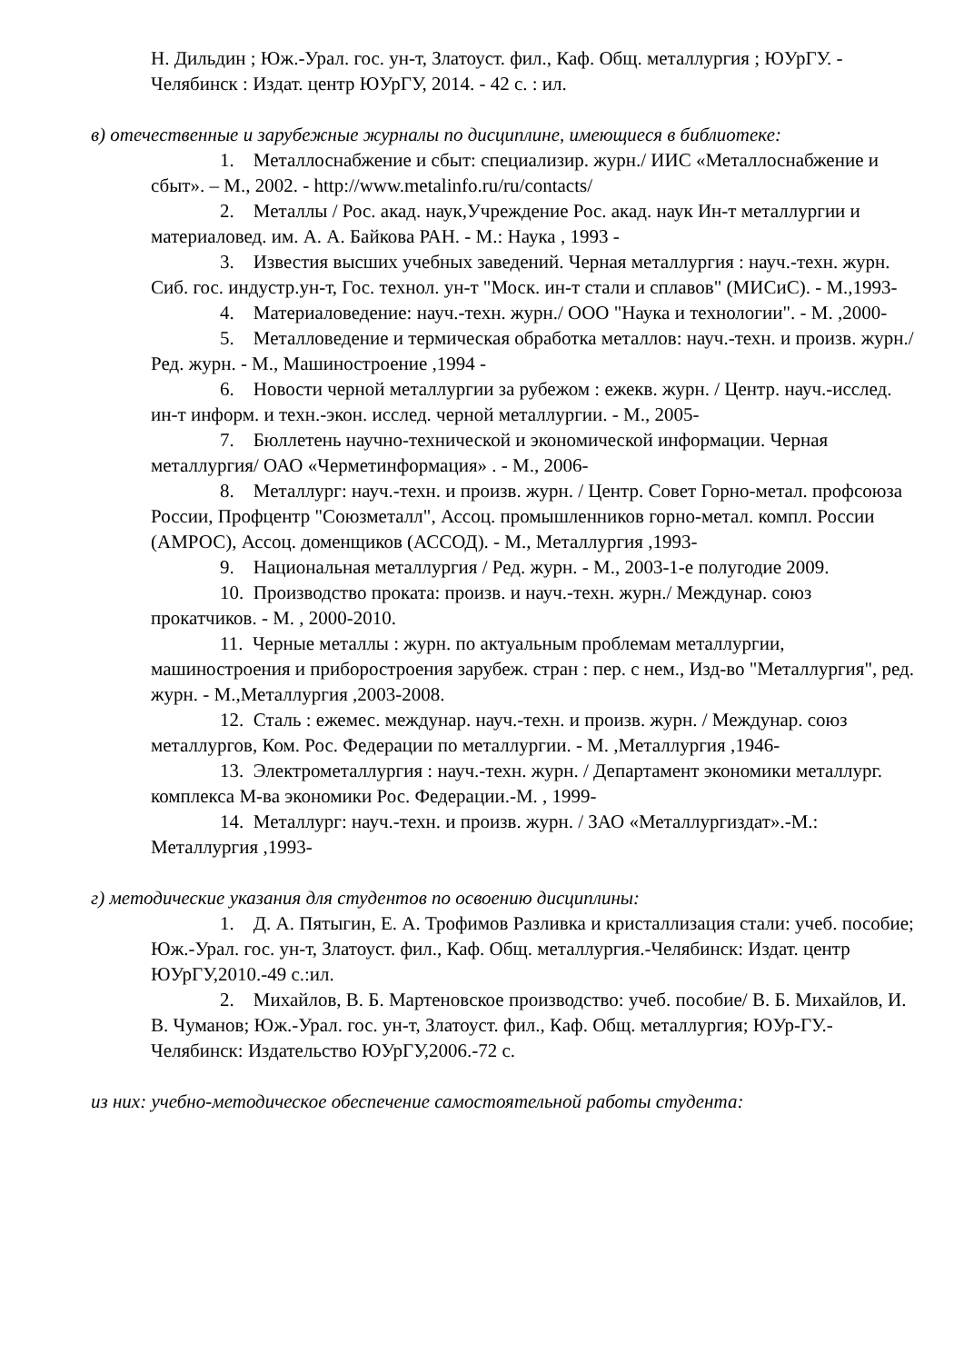Н. Дильдин ; Юж.-Урал. гос. ун-т, Златоуст. фил., Каф. Общ. металлургия ; ЮУрГУ. - Челябинск : Издат. центр ЮУрГУ, 2014. - 42 с. : ил.
в) отечественные и зарубежные журналы по дисциплине, имеющиеся в библиотеке:
1. Металлоснабжение и сбыт: специализир. журн./ ИИС «Металлоснабжение и сбыт». – М., 2002. - http://www.metalinfo.ru/ru/contacts/
2. Металлы / Рос. акад. наук,Учреждение Рос. акад. наук Ин-т металлургии и материаловед. им. А. А. Байкова РАН. - М.: Наука , 1993 -
3. Известия высших учебных заведений. Черная металлургия : науч.-техн. журн. Сиб. гос. индустр.ун-т, Гос. технол. ун-т "Моск. ин-т стали и сплавов" (МИСиС). - М.,1993-
4. Материаловедение: науч.-техн. журн./ ООО "Наука и технологии". - М. ,2000-
5. Металловедение и термическая обработка металлов: науч.-техн. и произв. журн./ Ред. журн. - М., Машиностроение ,1994 -
6. Новости черной металлургии за рубежом : ежекв. журн. / Центр. науч.-исслед. ин-т информ. и техн.-экон. исслед. черной металлургии. - М., 2005-
7. Бюллетень научно-технической и экономической информации. Черная металлургия/ ОАО «Черметинформация» . - М., 2006-
8. Металлург: науч.-техн. и произв. журн. / Центр. Совет Горно-метал. профсоюза России, Профцентр "Союзметалл", Ассоц. промышленников горно-метал. компл. России (АМРОС), Ассоц. доменщиков (АССОД). - М., Металлургия ,1993-
9. Национальная металлургия / Ред. журн. - М., 2003-1-е полугодие 2009.
10. Производство проката: произв. и науч.-техн. журн./ Междунар. союз прокатчиков. - М. , 2000-2010.
11. Черные металлы : журн. по актуальным проблемам металлургии, машиностроения и приборостроения зарубеж. стран : пер. с нем., Изд-во "Металлургия", ред. журн. - М.,Металлургия ,2003-2008.
12. Сталь : ежемес. междунар. науч.-техн. и произв. журн. / Междунар. союз металлургов, Ком. Рос. Федерации по металлургии. - М. ,Металлургия ,1946-
13. Электрометаллургия : науч.-техн. журн. / Департамент экономики металлург. комплекса М-ва экономики Рос. Федерации.-М. , 1999-
14. Металлург: науч.-техн. и произв. журн. / ЗАО «Металлургиздат».-М.: Металлургия ,1993-
г) методические указания для студентов по освоению дисциплины:
1. Д. А. Пятыгин, Е. А. Трофимов Разливка и кристаллизация стали: учеб. пособие; Юж.-Урал. гос. ун-т, Златоуст. фил., Каф. Общ. металлургия.-Челябинск: Издат. центр ЮУрГУ,2010.-49 с.:ил.
2. Михайлов, В. Б. Мартеновское производство: учеб. пособие/ В. Б. Михайлов, И. В. Чуманов; Юж.-Урал. гос. ун-т, Златоуст. фил., Каф. Общ. металлургия; ЮУр-ГУ.-Челябинск: Издательство ЮУрГУ,2006.-72 с.
из них: учебно-методическое обеспечение самостоятельной работы студента: